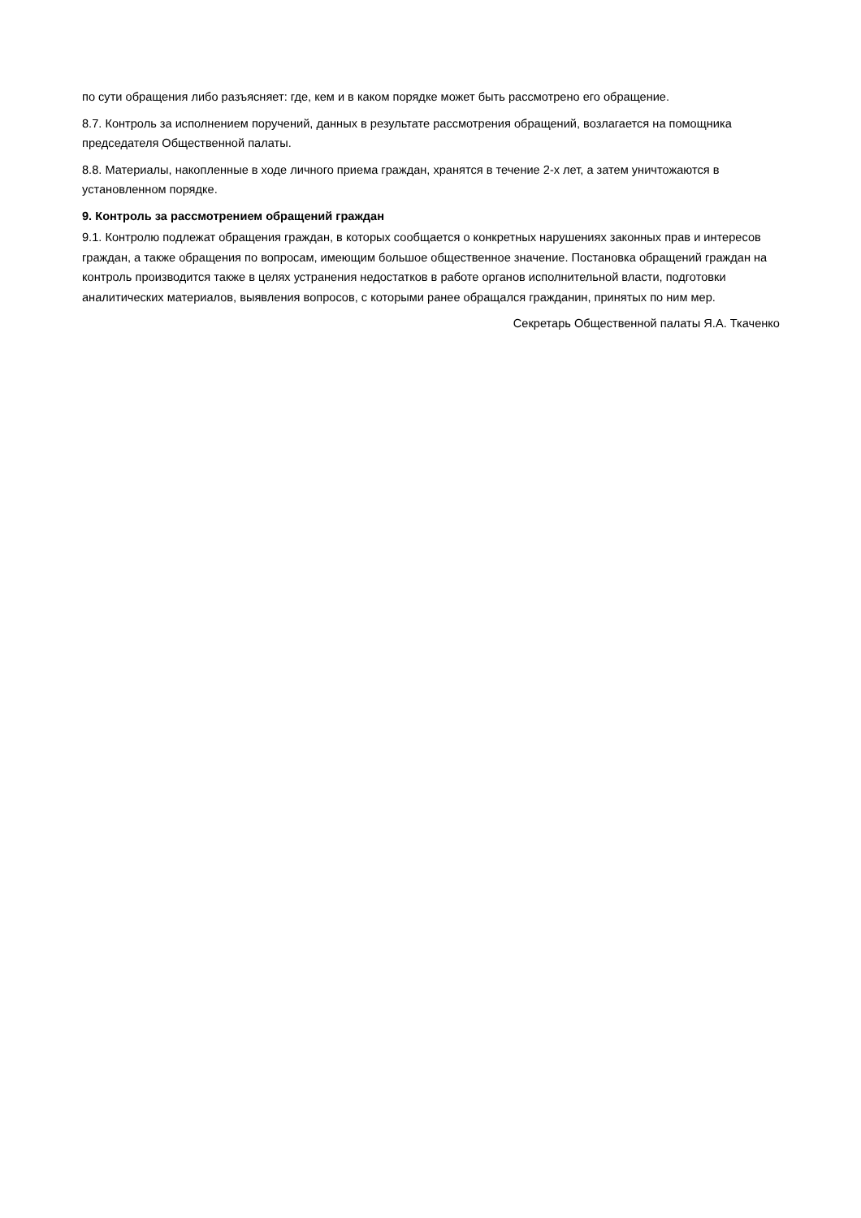по сути обращения либо разъясняет: где, кем и в каком порядке может быть рассмотрено его обращение.
8.7. Контроль за исполнением поручений, данных в результате рассмотрения обращений, возлагается на помощника председателя Общественной палаты.
8.8. Материалы, накопленные в ходе личного приема граждан, хранятся в течение 2-х лет, а затем уничтожаются в установленном порядке.
9. Контроль за рассмотрением обращений граждан
9.1. Контролю подлежат обращения граждан, в которых сообщается о конкретных нарушениях законных прав и интересов граждан, а также обращения по вопросам, имеющим большое общественное значение. Постановка обращений граждан на контроль производится также в целях устранения недостатков в работе органов исполнительной власти, подготовки аналитических материалов, выявления вопросов, с которыми ранее обращался гражданин, принятых по ним мер.
Секретарь Общественной палаты Я.А. Ткаченко